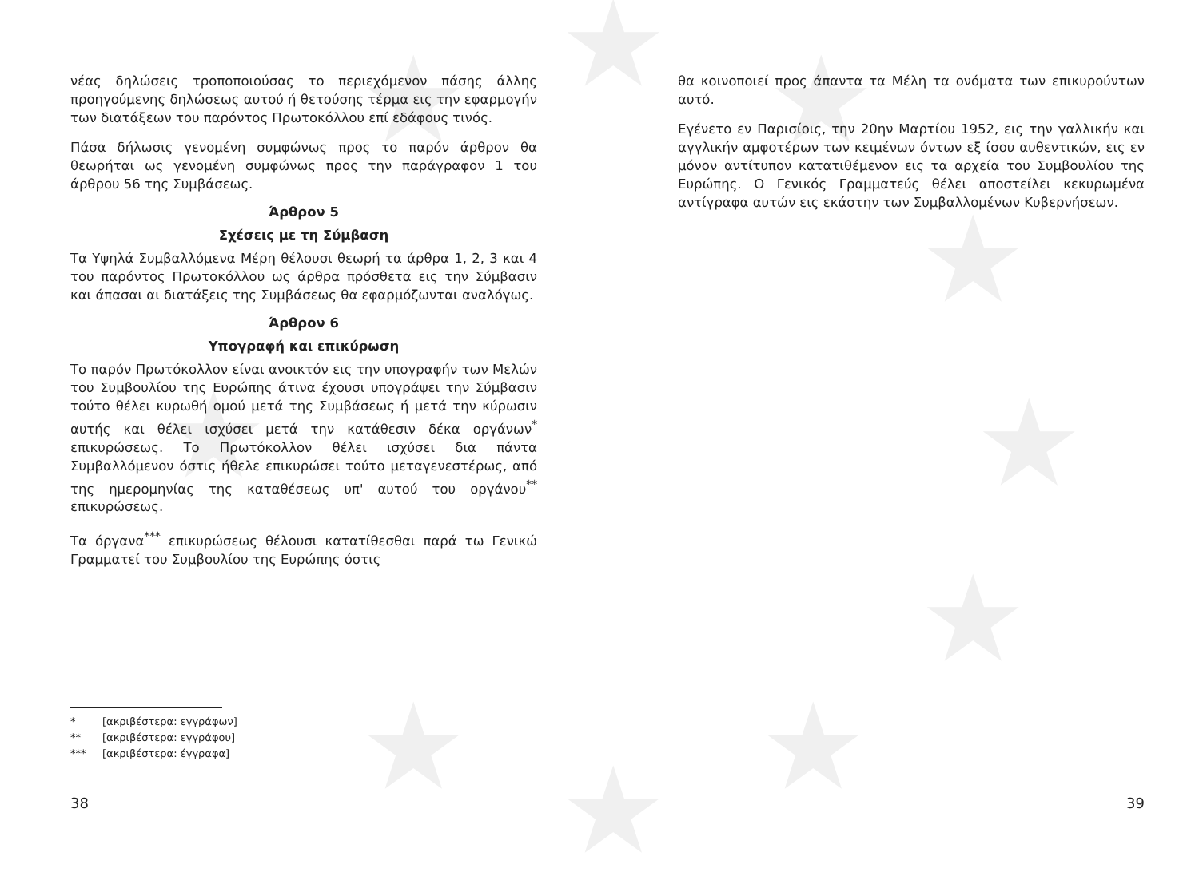★ ★ ★
★
★
★
★
★ ★
★
νέας δηλώσεις τροποποιούσας το περιεχόμενον πάσης άλλης προηγούμενης δηλώσεως αυτού ή θετούσης τέρμα εις την εφαρμογήν των διατάξεων του παρόντος Πρωτοκόλλου επί εδάφους τινός.
Πάσα δήλωσις γενομένη συμφώνως προς το παρόν άρθρον θα θεωρήται ως γενομένη συμφώνως προς την παράγραφον 1 του άρθρου 56 της Συμβάσεως.
Άρθρον 5
Σχέσεις με τη Σύμβαση
Τα Υψηλά Συμβαλλόμενα Μέρη θέλουσι θεωρή τα άρθρα 1, 2, 3 και 4 του παρόντος Πρωτοκόλλου ως άρθρα πρόσθετα εις την Σύμβασιν και άπασαι αι διατάξεις της Συμβάσεως θα εφαρμόζωνται αναλόγως.
Άρθρον 6
Υπογραφή και επικύρωση
Το παρόν Πρωτόκολλον είναι ανοικτόν εις την υπογραφήν των Μελών του Συμβουλίου της Ευρώπης άτινα έχουσι υπογράψει την Σύμβασιν τούτο θέλει κυρωθή ομού μετά της Συμβάσεως ή μετά την κύρωσιν αυτής και θέλει ισχύσει μετά την κατάθεσιν δέκα οργάνων<sup>*</sup> επικυρώσεως. Το Πρωτόκολλον θέλει ισχύσει δια πάντα Συμβαλλόμενον όστις ήθελε επικυρώσει τούτο μεταγενεστέρως, από της ημερομηνίας της καταθέσεως υπ' αυτού του οργάνου<sup>**</sup> επικυρώσεως.
Τα όργανα<sup>***</sup> επικυρώσεως θέλουσι κατατίθεσθαι παρά τω Γενικώ Γραμματεί του Συμβουλίου της Ευρώπης όστις
* [ακριβέστερα: εγγράφων]
** [ακριβέστερα: εγγράφου]
*** [ακριβέστερα: έγγραφα]
38
θα κοινοποιεί προς άπαντα τα Μέλη τα ονόματα των επικυρούντων αυτό.
Εγένετο εν Παρισίοις, την 20ην Μαρτίου 1952, εις την γαλλικήν και αγγλικήν αμφοτέρων των κειμένων όντων εξ ίσου αυθεντικών, εις εν μόνον αντίτυπον κατατιθέμενον εις τα αρχεία του Συμβουλίου της Ευρώπης. Ο Γενικός Γραμματεύς θέλει αποστείλει κεκυρωμένα αντίγραφα αυτών εις εκάστην των Συμβαλλομένων Κυβερνήσεων.
39